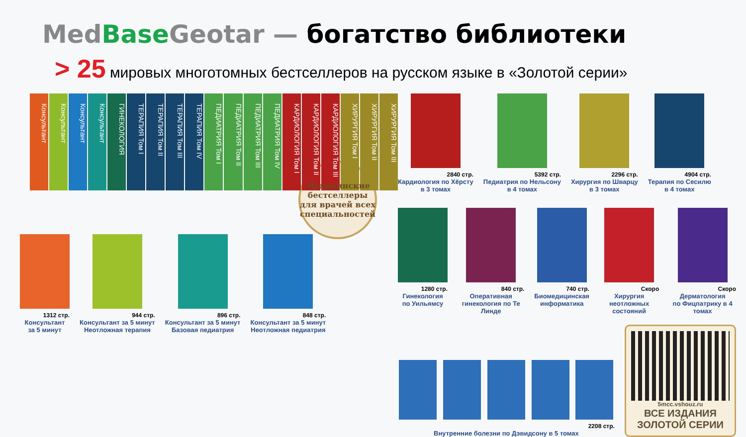Med Base Geotar — богатство библиотеки
> 25 мировых многотомных бестселлеров на русском языке в «Золотой серии»
Консультант
Консультант
Консультант
Консультант
ГИНЕКОЛОГИЯ
ТЕРАПИЯ Том I
ТЕРАПИЯ Том II
ТЕРАПИЯ Том III
ТЕРАПИЯ Том IV
ПЕДИАТРИЯ Том I
ПЕДИАТРИЯ Том II
ПЕДИАТРИЯ Том III
ПЕДИАТРИЯ Том IV
КАРДИОЛОГИЯ Том I
КАРДИОЛОГИЯ Том II
КАРДИОЛОГИЯ Том III
ХИРУРГИЯ Том I
ХИРУРГИЯ Том II
ХИРУРГИЯ Том III
Медицинские бестселлеры для врачей всех специальностей
1312 стр.
Консультант
за 5 минут
944 стр.
Консультант за 5 минут
Неотложная терапия
896 стр.
Консультант за 5 минут
Базовая педиатрия
848 стр.
Консультант за 5 минут
Неотложная педиатрия
2840 стр.
Кардиология по Хёрсту
в 3 томах
5392 стр.
Педиатрия по Нельсону
в 4 томах
2296 стр.
Хирургия по Шварцу
в 3 томах
4904 стр.
Терапия по Сесилю
в 4 томах
1280 стр.
Гинекология
по Уильямсу
840 стр.
Оперативная
гинекология по Те Линде
740 стр.
Биомедицинская
информатика
Скоро
Хирургия неотложных
состояний
Скоро
Дерматология
по Фицпатрику в 4 томах
2208 стр.
Внутренние болезни по Дэвидсону в 5 томах
5mcc.vshouz.ru
ВСЕ ИЗДАНИЯ
ЗОЛОТОЙ СЕРИИ